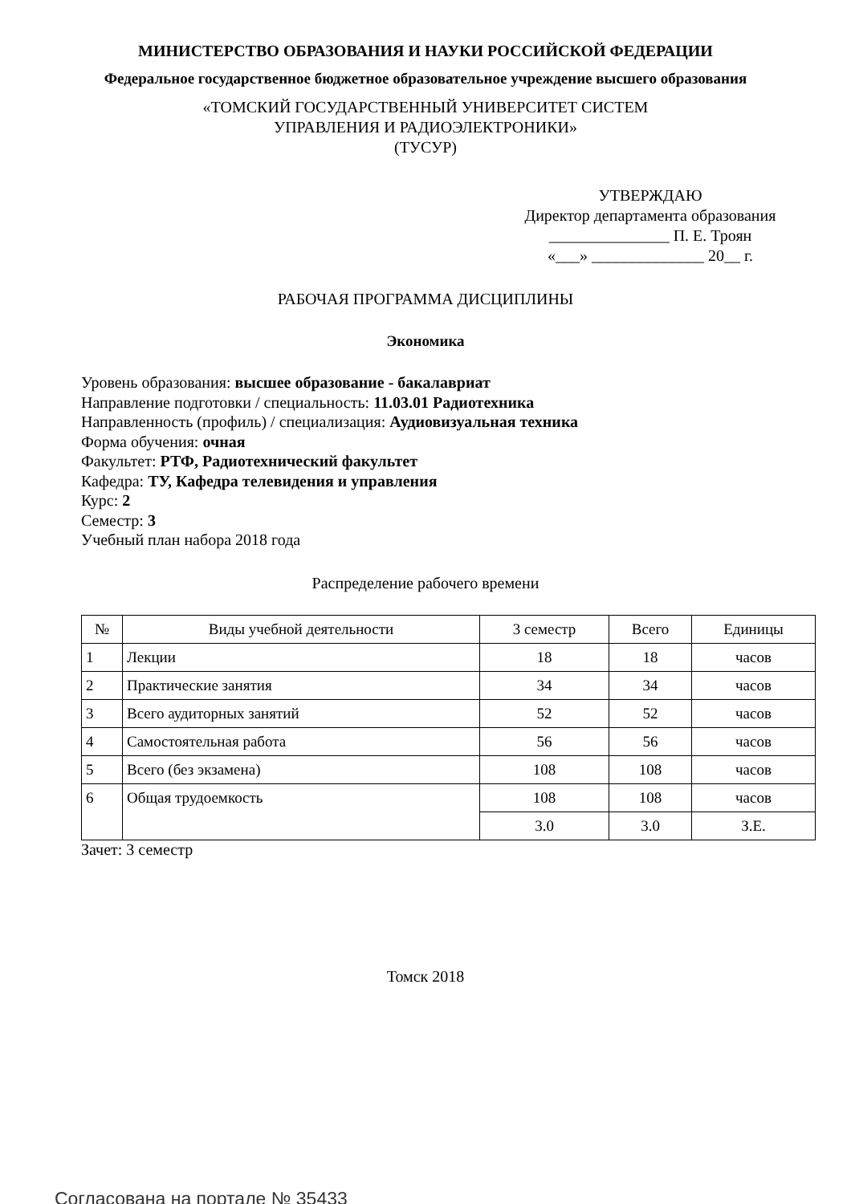МИНИСТЕРСТВО ОБРАЗОВАНИЯ И НАУКИ РОССИЙСКОЙ ФЕДЕРАЦИИ
Федеральное государственное бюджетное образовательное учреждение высшего образования
«ТОМСКИЙ ГОСУДАРСТВЕННЫЙ УНИВЕРСИТЕТ СИСТЕМ
УПРАВЛЕНИЯ И РАДИОЭЛЕКТРОНИКИ»
(ТУСУР)
УТВЕРЖДАЮ
Директор департамента образования
_______________ П. Е. Троян
«___» ______________ 20__ г.
РАБОЧАЯ ПРОГРАММА ДИСЦИПЛИНЫ
Экономика
Уровень образования: высшее образование - бакалавриат
Направление подготовки / специальность: 11.03.01 Радиотехника
Направленность (профиль) / специализация: Аудиовизуальная техника
Форма обучения: очная
Факультет: РТФ, Радиотехнический факультет
Кафедра: ТУ, Кафедра телевидения и управления
Курс: 2
Семестр: 3
Учебный план набора 2018 года
Распределение рабочего времени
| № | Виды учебной деятельности | 3 семестр | Всего | Единицы |
| --- | --- | --- | --- | --- |
| 1 | Лекции | 18 | 18 | часов |
| 2 | Практические занятия | 34 | 34 | часов |
| 3 | Всего аудиторных занятий | 52 | 52 | часов |
| 4 | Самостоятельная работа | 56 | 56 | часов |
| 5 | Всего (без экзамена) | 108 | 108 | часов |
| 6 | Общая трудоемкость | 108 | 108 | часов |
| | | 3.0 | 3.0 | З.Е. |
Зачет: 3 семестр
Томск 2018
Согласована на портале № 35433